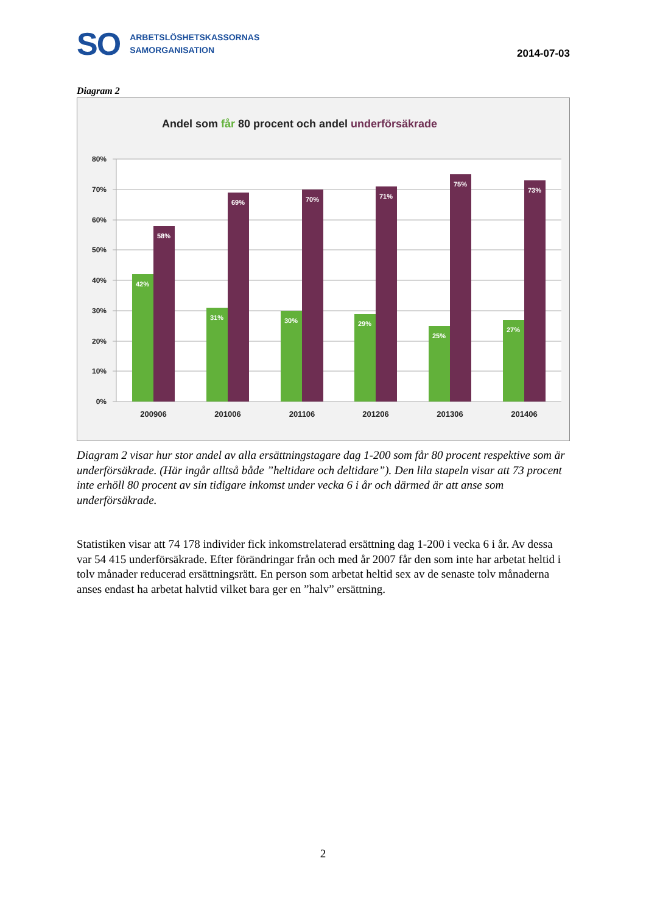SO
ARBETSLÖSHETSKASSORNAS
SAMORGANISATION
2014-07-03
Diagram 2
Andel som får 80 procent och andel underförsäkrade
80%
70%
60%
50%
40%
30%
20%
10%
0%
42%
58%
31%
69%
30%
70%
29%
71%
25%
75%
27%
73%
200906
201006
201106
201206
201306
201406
Diagram 2 visar hur stor andel av alla ersättningstagare dag 1-200 som får 80 procent respektive som är underförsäkrade. (Här ingår alltså både ”heltidare och deltidare”). Den lila stapeln visar att 73 procent inte erhöll 80 procent av sin tidigare inkomst under vecka 6 i år och därmed är att anse som underförsäkrade.
Statistiken visar att 74 178 individer fick inkomstrelaterad ersättning dag 1-200 i vecka 6 i år. Av dessa var 54 415 underförsäkrade. Efter förändringar från och med år 2007 får den som inte har arbetat heltid i tolv månader reducerad ersättningsrätt. En person som arbetat heltid sex av de senaste tolv månaderna anses endast ha arbetat halvtid vilket bara ger en ”halv” ersättning.
2